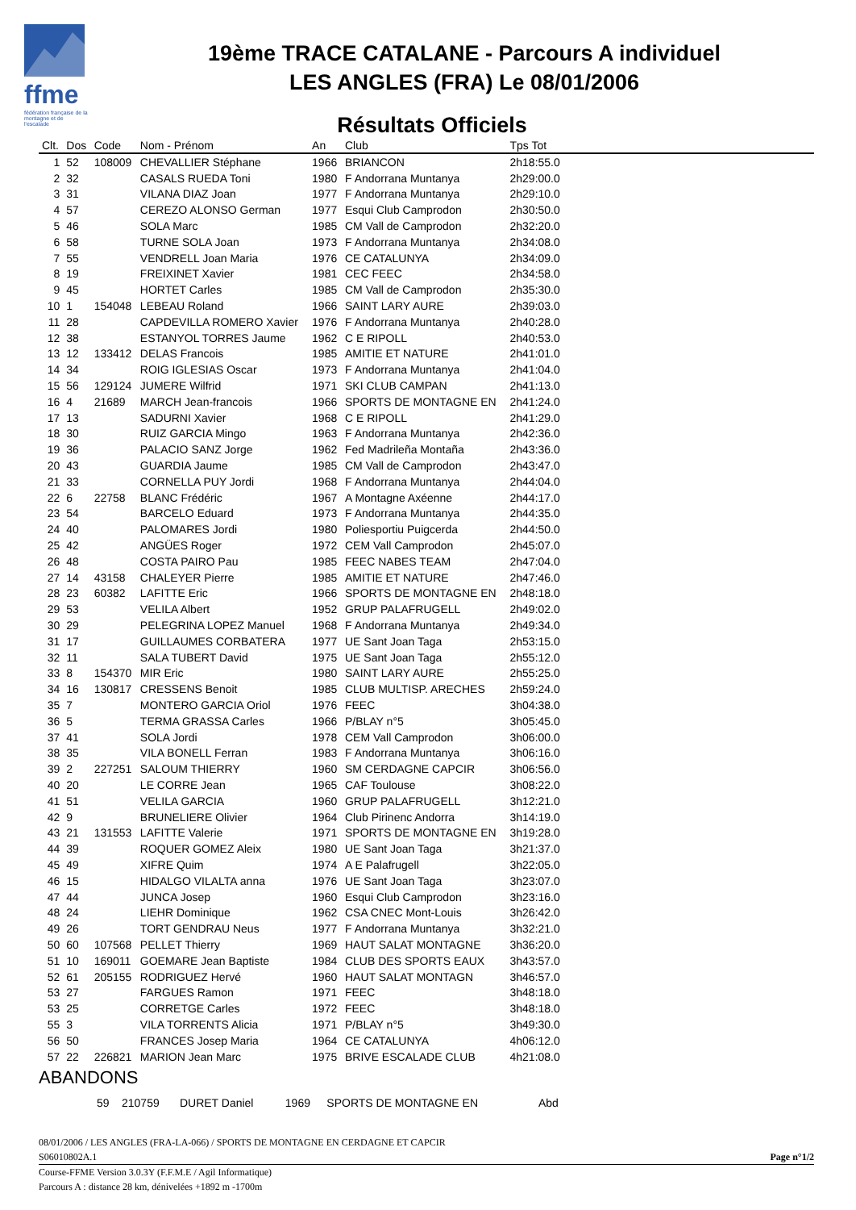ffme
fédération française de la montagne et de l'escalade
19ème TRACE CATALANE - Parcours A individuel
LES ANGLES (FRA) Le 08/01/2006
Résultats Officiels
| Clt. | Dos | Code | Nom - Prénom | An | Club | Tps Tot | |
| --- | --- | --- | --- | --- | --- | --- | --- |
| 1 | 52 | 108009 | CHEVALLIER Stéphane | 1966 | BRIANCON | 2h18:55.0 | |
| 2 | 32 | | CASALS RUEDA Toni | 1980 | F Andorrana Muntanya | 2h29:00.0 | |
| 3 | 31 | | VILANA DIAZ Joan | 1977 | F Andorrana Muntanya | 2h29:10.0 | |
| 4 | 57 | | CEREZO ALONSO German | 1977 | Esqui Club Camprodon | 2h30:50.0 | |
| 5 | 46 | | SOLA Marc | 1985 | CM Vall de Camprodon | 2h32:20.0 | |
| 6 | 58 | | TURNE SOLA Joan | 1973 | F Andorrana Muntanya | 2h34:08.0 | |
| 7 | 55 | | VENDRELL Joan Maria | 1976 | CE CATALUNYA | 2h34:09.0 | |
| 8 | 19 | | FREIXINET Xavier | 1981 | CEC FEEC | 2h34:58.0 | |
| 9 | 45 | | HORTET Carles | 1985 | CM Vall de Camprodon | 2h35:30.0 | |
| 10 | 1 | 154048 | LEBEAU Roland | 1966 | SAINT LARY AURE | 2h39:03.0 | |
| 11 | 28 | | CAPDEVILLA ROMERO Xavier | 1976 | F Andorrana Muntanya | 2h40:28.0 | |
| 12 | 38 | | ESTANYOL TORRES Jaume | 1962 | C E RIPOLL | 2h40:53.0 | |
| 13 | 12 | 133412 | DELAS Francois | 1985 | AMITIE ET NATURE | 2h41:01.0 | |
| 14 | 34 | | ROIG IGLESIAS Oscar | 1973 | F Andorrana Muntanya | 2h41:04.0 | |
| 15 | 56 | 129124 | JUMERE Wilfrid | 1971 | SKI CLUB CAMPAN | 2h41:13.0 | |
| 16 | 4 | 21689 | MARCH Jean-francois | 1966 | SPORTS DE MONTAGNE EN | 2h41:24.0 | |
| 17 | 13 | | SADURNI Xavier | 1968 | C E RIPOLL | 2h41:29.0 | |
| 18 | 30 | | RUIZ GARCIA Mingo | 1963 | F Andorrana Muntanya | 2h42:36.0 | |
| 19 | 36 | | PALACIO SANZ Jorge | 1962 | Fed Madrileña Montaña | 2h43:36.0 | |
| 20 | 43 | | GUARDIA Jaume | 1985 | CM Vall de Camprodon | 2h43:47.0 | |
| 21 | 33 | | CORNELLA PUY Jordi | 1968 | F Andorrana Muntanya | 2h44:04.0 | |
| 22 | 6 | 22758 | BLANC Frédéric | 1967 | A Montagne Axéenne | 2h44:17.0 | |
| 23 | 54 | | BARCELO Eduard | 1973 | F Andorrana Muntanya | 2h44:35.0 | |
| 24 | 40 | | PALOMARES Jordi | 1980 | Poliesportiu Puigcerda | 2h44:50.0 | |
| 25 | 42 | | ANGÜES Roger | 1972 | CEM Vall Camprodon | 2h45:07.0 | |
| 26 | 48 | | COSTA PAIRO Pau | 1985 | FEEC NABES TEAM | 2h47:04.0 | |
| 27 | 14 | 43158 | CHALEYER Pierre | 1985 | AMITIE ET NATURE | 2h47:46.0 | |
| 28 | 23 | 60382 | LAFITTE Eric | 1966 | SPORTS DE MONTAGNE EN | 2h48:18.0 | |
| 29 | 53 | | VELILA Albert | 1952 | GRUP PALAFRUGELL | 2h49:02.0 | |
| 30 | 29 | | PELEGRINA LOPEZ Manuel | 1968 | F Andorrana Muntanya | 2h49:34.0 | |
| 31 | 17 | | GUILLAUMES CORBATERA | 1977 | UE Sant Joan Taga | 2h53:15.0 | |
| 32 | 11 | | SALA TUBERT David | 1975 | UE Sant Joan Taga | 2h55:12.0 | |
| 33 | 8 | 154370 | MIR Eric | 1980 | SAINT LARY AURE | 2h55:25.0 | |
| 34 | 16 | 130817 | CRESSENS Benoit | 1985 | CLUB MULTISP. ARECHES | 2h59:24.0 | |
| 35 | 7 | | MONTERO GARCIA Oriol | 1976 | FEEC | 3h04:38.0 | |
| 36 | 5 | | TERMA GRASSA Carles | 1966 | P/BLAY n°5 | 3h05:45.0 | |
| 37 | 41 | | SOLA Jordi | 1978 | CEM Vall Camprodon | 3h06:00.0 | |
| 38 | 35 | | VILA BONELL Ferran | 1983 | F Andorrana Muntanya | 3h06:16.0 | |
| 39 | 2 | 227251 | SALOUM THIERRY | 1960 | SM CERDAGNE CAPCIR | 3h06:56.0 | |
| 40 | 20 | | LE CORRE Jean | 1965 | CAF Toulouse | 3h08:22.0 | |
| 41 | 51 | | VELILA GARCIA | 1960 | GRUP PALAFRUGELL | 3h12:21.0 | |
| 42 | 9 | | BRUNELIERE Olivier | 1964 | Club Pirinenc Andorra | 3h14:19.0 | |
| 43 | 21 | 131553 | LAFITTE Valerie | 1971 | SPORTS DE MONTAGNE EN | 3h19:28.0 | |
| 44 | 39 | | ROQUER GOMEZ Aleix | 1980 | UE Sant Joan Taga | 3h21:37.0 | |
| 45 | 49 | | XIFRE Quim | 1974 | A E Palafrugell | 3h22:05.0 | |
| 46 | 15 | | HIDALGO VILALTA anna | 1976 | UE Sant Joan Taga | 3h23:07.0 | |
| 47 | 44 | | JUNCA Josep | 1960 | Esqui Club Camprodon | 3h23:16.0 | |
| 48 | 24 | | LIEHR Dominique | 1962 | CSA CNEC Mont-Louis | 3h26:42.0 | |
| 49 | 26 | | TORT GENDRAU Neus | 1977 | F Andorrana Muntanya | 3h32:21.0 | |
| 50 | 60 | 107568 | PELLET Thierry | 1969 | HAUT SALAT MONTAGNE | 3h36:20.0 | |
| 51 | 10 | 169011 | GOEMARE Jean Baptiste | 1984 | CLUB DES SPORTS EAUX | 3h43:57.0 | |
| 52 | 61 | 205155 | RODRIGUEZ Hervé | 1960 | HAUT SALAT MONTAGN | 3h46:57.0 | |
| 53 | 27 | | FARGUES Ramon | 1971 | FEEC | 3h48:18.0 | |
| 53 | 25 | | CORRETGE Carles | 1972 | FEEC | 3h48:18.0 | |
| 55 | 3 | | VILA TORRENTS Alicia | 1971 | P/BLAY n°5 | 3h49:30.0 | |
| 56 | 50 | | FRANCES Josep Maria | 1964 | CE CATALUNYA | 4h06:12.0 | |
| 57 | 22 | 226821 | MARION Jean Marc | 1975 | BRIVE ESCALADE CLUB | 4h21:08.0 | |
ABANDONS
| | 59 | 210759 | DURET Daniel | 1969 | SPORTS DE MONTAGNE EN | Abd | |
08/01/2006 / LES ANGLES (FRA-LA-066) / SPORTS DE MONTAGNE EN CERDAGNE ET CAPCIR
S06010802A.1 Page n°1/2
Course-FFME Version 3.0.3Y (F.F.M.E / Agil Informatique)
Parcours A : distance 28 km, dénivelées +1892 m -1700m